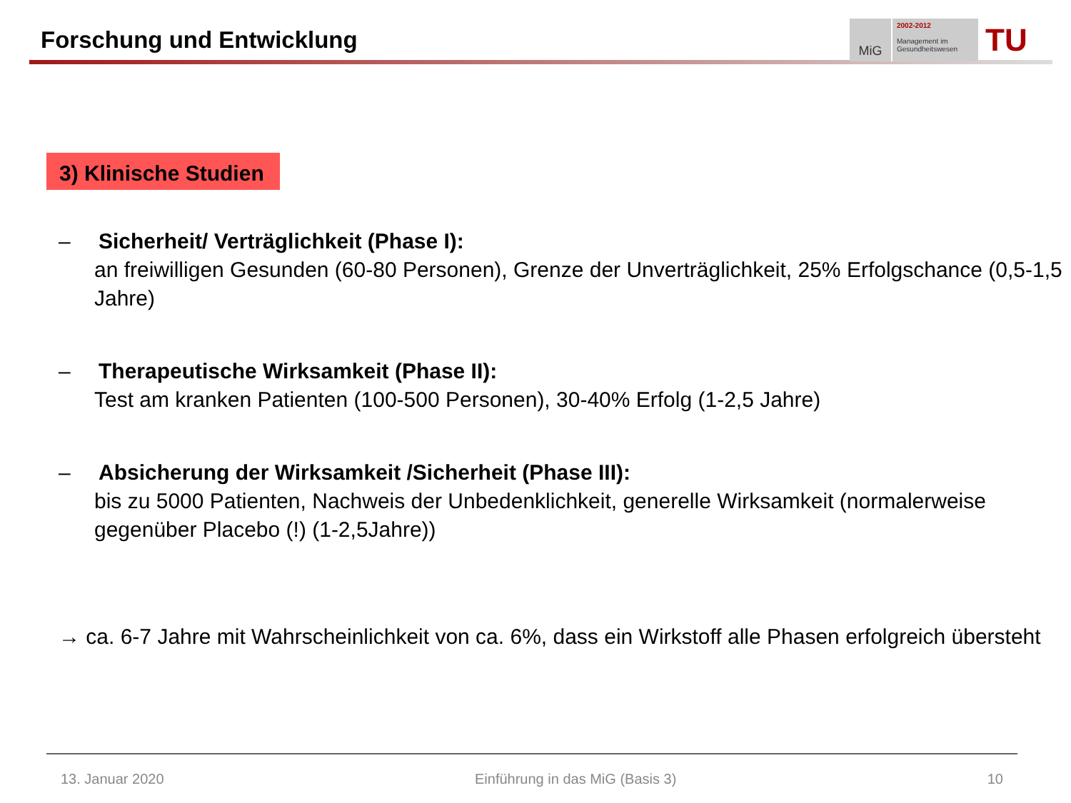Forschung und Entwicklung
MiG
2002-2012
Management im
Gesundheitswesen
TU
3) Klinische Studien
– Sicherheit/ Verträglichkeit (Phase I):
an freiwilligen Gesunden (60-80 Personen), Grenze der Unverträglichkeit, 25% Erfolgschance (0,5-1,5 Jahre)
– Therapeutische Wirksamkeit (Phase II):
Test am kranken Patienten (100-500 Personen), 30-40% Erfolg (1-2,5 Jahre)
– Absicherung der Wirksamkeit /Sicherheit (Phase III):
bis zu 5000 Patienten, Nachweis der Unbedenklichkeit, generelle Wirksamkeit (normalerweise gegenüber Placebo (!) (1-2,5Jahre))
→ ca. 6-7 Jahre mit Wahrscheinlichkeit von ca. 6%, dass ein Wirkstoff alle Phasen erfolgreich übersteht
13. Januar 2020 Einführung in das MiG (Basis 3) 10